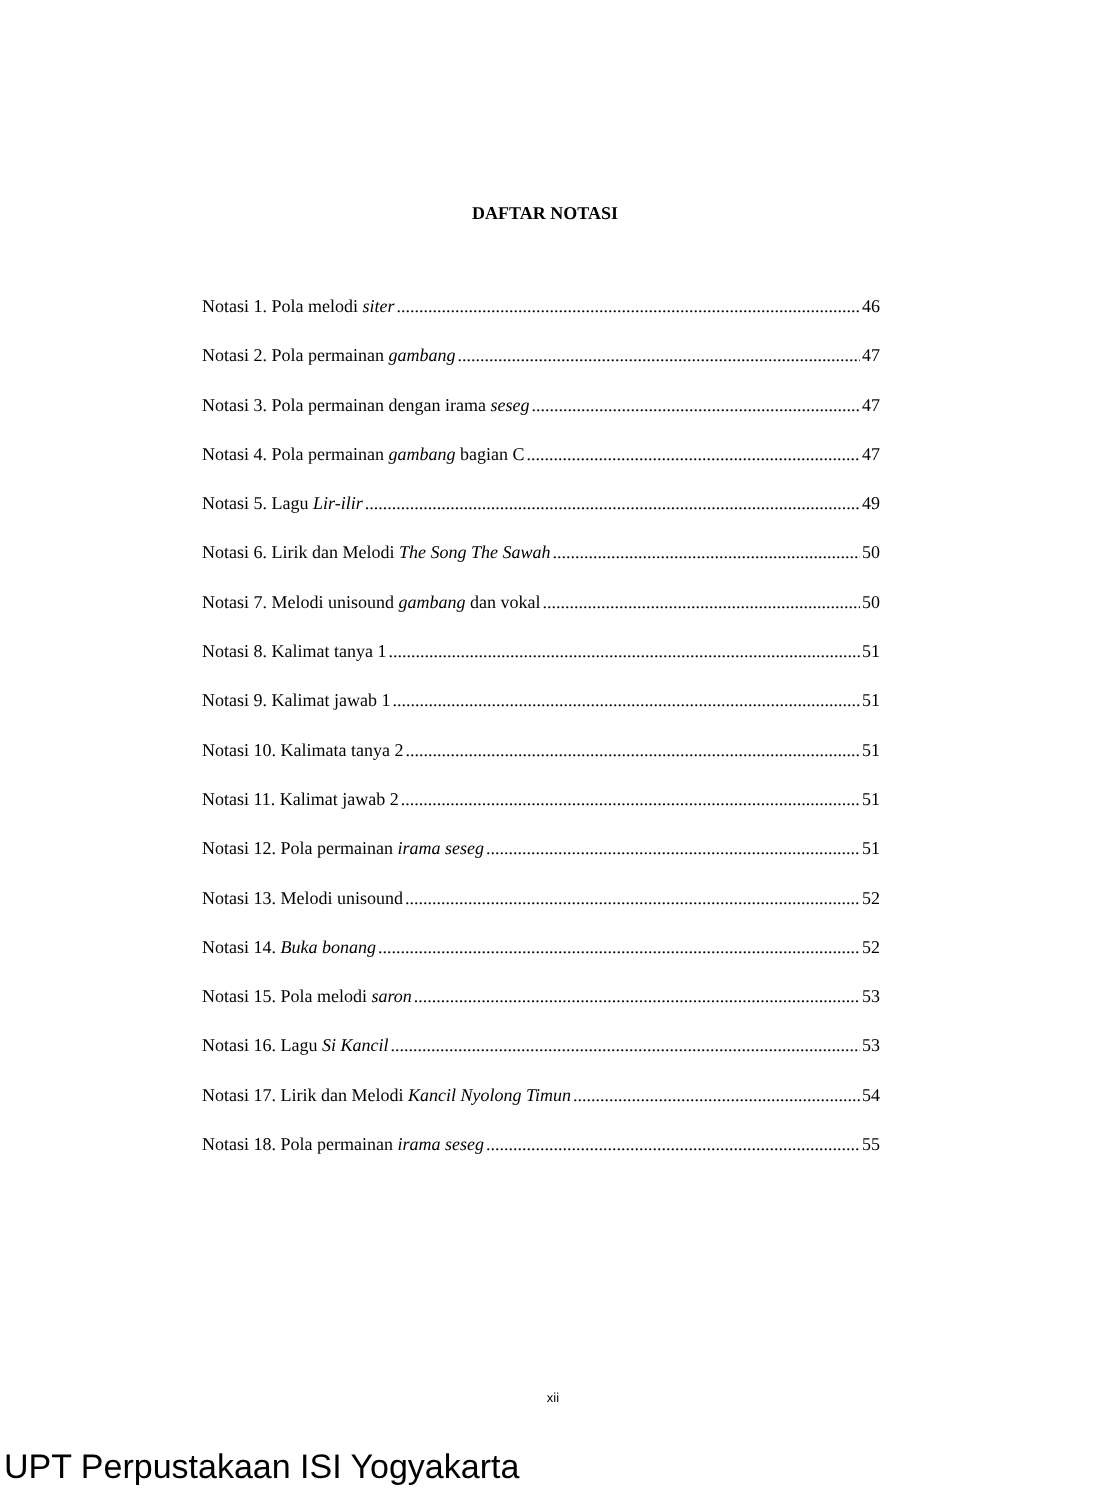DAFTAR NOTASI
Notasi 1. Pola melodi siter 46
Notasi 2. Pola permainan gambang 47
Notasi 3. Pola permainan dengan irama seseg 47
Notasi 4. Pola permainan gambang bagian C 47
Notasi 5. Lagu Lir-ilir 49
Notasi 6. Lirik dan Melodi The Song The Sawah 50
Notasi 7. Melodi unisound gambang dan vokal 50
Notasi 8. Kalimat tanya 1 51
Notasi 9. Kalimat jawab 1 51
Notasi 10. Kalimata tanya 2 51
Notasi 11. Kalimat jawab 2 51
Notasi 12. Pola permainan irama seseg 51
Notasi 13. Melodi unisound 52
Notasi 14. Buka bonang 52
Notasi 15. Pola melodi saron 53
Notasi 16. Lagu Si Kancil 53
Notasi 17. Lirik dan Melodi Kancil Nyolong Timun 54
Notasi 18. Pola permainan irama seseg 55
xii
UPT Perpustakaan ISI Yogyakarta